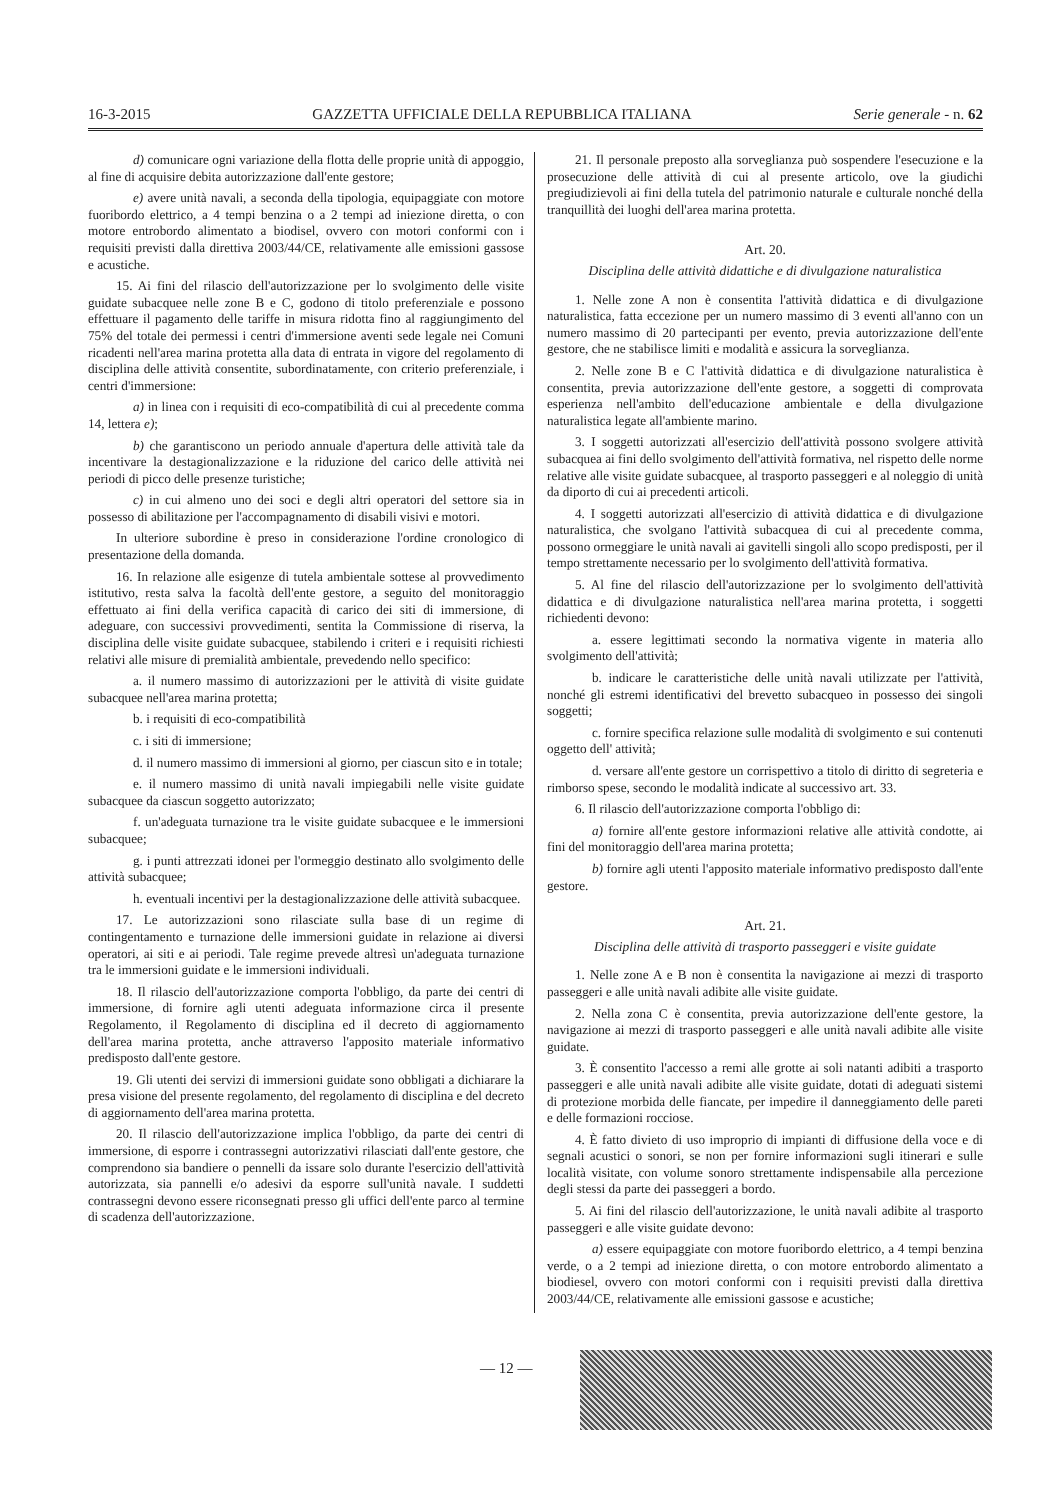16-3-2015 GAZZETTA UFFICIALE DELLA REPUBBLICA ITALIANA Serie generale - n. 62
d) comunicare ogni variazione della flotta delle proprie unità di appoggio, al fine di acquisire debita autorizzazione dall'ente gestore;
e) avere unità navali, a seconda della tipologia, equipaggiate con motore fuoribordo elettrico, a 4 tempi benzina o a 2 tempi ad iniezione diretta, o con motore entrobordo alimentato a biodisel, ovvero con motori conformi con i requisiti previsti dalla direttiva 2003/44/CE, relativamente alle emissioni gassose e acustiche.
15. Ai fini del rilascio dell'autorizzazione per lo svolgimento delle visite guidate subacquee nelle zone B e C, godono di titolo preferenziale e possono effettuare il pagamento delle tariffe in misura ridotta fino al raggiungimento del 75% del totale dei permessi i centri d'immersione aventi sede legale nei Comuni ricadenti nell'area marina protetta alla data di entrata in vigore del regolamento di disciplina delle attività consentite, subordinatamente, con criterio preferenziale, i centri d'immersione:
a) in linea con i requisiti di eco-compatibilità di cui al precedente comma 14, lettera e);
b) che garantiscono un periodo annuale d'apertura delle attività tale da incentivare la destagionalizzazione e la riduzione del carico delle attività nei periodi di picco delle presenze turistiche;
c) in cui almeno uno dei soci e degli altri operatori del settore sia in possesso di abilitazione per l'accompagnamento di disabili visivi e motori.
In ulteriore subordine è preso in considerazione l'ordine cronologico di presentazione della domanda.
16. In relazione alle esigenze di tutela ambientale sottese al provvedimento istitutivo, resta salva la facoltà dell'ente gestore, a seguito del monitoraggio effettuato ai fini della verifica capacità di carico dei siti di immersione, di adeguare, con successivi provvedimenti, sentita la Commissione di riserva, la disciplina delle visite guidate subacquee, stabilendo i criteri e i requisiti richiesti relativi alle misure di premialità ambientale, prevedendo nello specifico:
a. il numero massimo di autorizzazioni per le attività di visite guidate subacquee nell'area marina protetta;
b. i requisiti di eco-compatibilità
c. i siti di immersione;
d. il numero massimo di immersioni al giorno, per ciascun sito e in totale;
e. il numero massimo di unità navali impiegabili nelle visite guidate subacquee da ciascun soggetto autorizzato;
f. un'adeguata turnazione tra le visite guidate subacquee e le immersioni subacquee;
g. i punti attrezzati idonei per l'ormeggio destinato allo svolgimento delle attività subacquee;
h. eventuali incentivi per la destagionalizzazione delle attività subacquee.
17. Le autorizzazioni sono rilasciate sulla base di un regime di contingentamento e turnazione delle immersioni guidate in relazione ai diversi operatori, ai siti e ai periodi. Tale regime prevede altresì un'adeguata turnazione tra le immersioni guidate e le immersioni individuali.
18. Il rilascio dell'autorizzazione comporta l'obbligo, da parte dei centri di immersione, di fornire agli utenti adeguata informazione circa il presente Regolamento, il Regolamento di disciplina ed il decreto di aggiornamento dell'area marina protetta, anche attraverso l'apposito materiale informativo predisposto dall'ente gestore.
19. Gli utenti dei servizi di immersioni guidate sono obbligati a dichiarare la presa visione del presente regolamento, del regolamento di disciplina e del decreto di aggiornamento dell'area marina protetta.
20. Il rilascio dell'autorizzazione implica l'obbligo, da parte dei centri di immersione, di esporre i contrassegni autorizzativi rilasciati dall'ente gestore, che comprendono sia bandiere o pennelli da issare solo durante l'esercizio dell'attività autorizzata, sia pannelli e/o adesivi da esporre sull'unità navale. I suddetti contrassegni devono essere riconsegnati presso gli uffici dell'ente parco al termine di scadenza dell'autorizzazione.
21. Il personale preposto alla sorveglianza può sospendere l'esecuzione e la prosecuzione delle attività di cui al presente articolo, ove la giudichi pregiudizievoli ai fini della tutela del patrimonio naturale e culturale nonché della tranquillità dei luoghi dell'area marina protetta.
Art. 20.
Disciplina delle attività didattiche e di divulgazione naturalistica
1. Nelle zone A non è consentita l'attività didattica e di divulgazione naturalistica, fatta eccezione per un numero massimo di 3 eventi all'anno con un numero massimo di 20 partecipanti per evento, previa autorizzazione dell'ente gestore, che ne stabilisce limiti e modalità e assicura la sorveglianza.
2. Nelle zone B e C l'attività didattica e di divulgazione naturalistica è consentita, previa autorizzazione dell'ente gestore, a soggetti di comprovata esperienza nell'ambito dell'educazione ambientale e della divulgazione naturalistica legate all'ambiente marino.
3. I soggetti autorizzati all'esercizio dell'attività possono svolgere attività subacquea ai fini dello svolgimento dell'attività formativa, nel rispetto delle norme relative alle visite guidate subacquee, al trasporto passeggeri e al noleggio di unità da diporto di cui ai precedenti articoli.
4. I soggetti autorizzati all'esercizio di attività didattica e di divulgazione naturalistica, che svolgano l'attività subacquea di cui al precedente comma, possono ormeggiare le unità navali ai gavitelli singoli allo scopo predisposti, per il tempo strettamente necessario per lo svolgimento dell'attività formativa.
5. Al fine del rilascio dell'autorizzazione per lo svolgimento dell'attività didattica e di divulgazione naturalistica nell'area marina protetta, i soggetti richiedenti devono:
a. essere legittimati secondo la normativa vigente in materia allo svolgimento dell'attività;
b. indicare le caratteristiche delle unità navali utilizzate per l'attività, nonché gli estremi identificativi del brevetto subacqueo in possesso dei singoli soggetti;
c. fornire specifica relazione sulle modalità di svolgimento e sui contenuti oggetto dell' attività;
d. versare all'ente gestore un corrispettivo a titolo di diritto di segreteria e rimborso spese, secondo le modalità indicate al successivo art. 33.
6. Il rilascio dell'autorizzazione comporta l'obbligo di:
a) fornire all'ente gestore informazioni relative alle attività condotte, ai fini del monitoraggio dell'area marina protetta;
b) fornire agli utenti l'apposito materiale informativo predisposto dall'ente gestore.
Art. 21.
Disciplina delle attività di trasporto passeggeri e visite guidate
1. Nelle zone A e B non è consentita la navigazione ai mezzi di trasporto passeggeri e alle unità navali adibite alle visite guidate.
2. Nella zona C è consentita, previa autorizzazione dell'ente gestore, la navigazione ai mezzi di trasporto passeggeri e alle unità navali adibite alle visite guidate.
3. È consentito l'accesso a remi alle grotte ai soli natanti adibiti a trasporto passeggeri e alle unità navali adibite alle visite guidate, dotati di adeguati sistemi di protezione morbida delle fiancate, per impedire il danneggiamento delle pareti e delle formazioni rocciose.
4. È fatto divieto di uso improprio di impianti di diffusione della voce e di segnali acustici o sonori, se non per fornire informazioni sugli itinerari e sulle località visitate, con volume sonoro strettamente indispensabile alla percezione degli stessi da parte dei passeggeri a bordo.
5. Ai fini del rilascio dell'autorizzazione, le unità navali adibite al trasporto passeggeri e alle visite guidate devono:
a) essere equipaggiate con motore fuoribordo elettrico, a 4 tempi benzina verde, o a 2 tempi ad iniezione diretta, o con motore entrobordo alimentato a biodiesel, ovvero con motori conformi con i requisiti previsti dalla direttiva 2003/44/CE, relativamente alle emissioni gassose e acustiche;
— 12 —